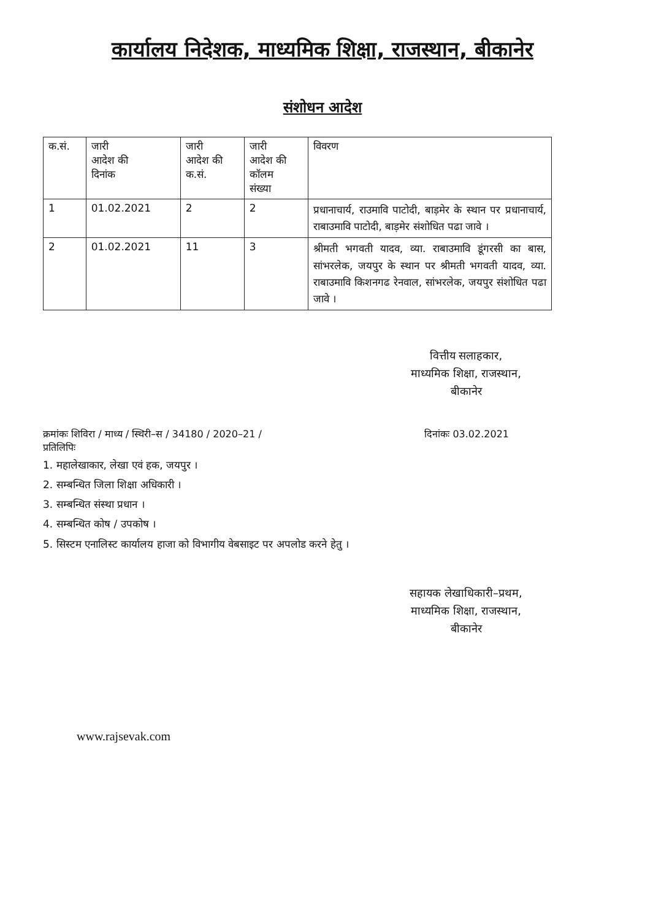कार्यालय निदेशक, माध्यमिक शिक्षा, राजस्थान, बीकानेर
संशोधन आदेश
| क.सं. | जारी आदेश की दिनांक | जारी आदेश की क.सं. | जारी आदेश की कॉलम संख्या | विवरण |
| --- | --- | --- | --- | --- |
| 1 | 01.02.2021 | 2 | 2 | प्रधानाचार्य, राउमावि पाटोदी, बाड़मेर के स्थान पर प्रधानाचार्य, राबाउमावि पाटोदी, बाड़मेर संशोधित पढा जावे । |
| 2 | 01.02.2021 | 11 | 3 | श्रीमती भगवती यादव, व्या. राबाउमावि डूंगरसी का बास, सांभरलेक, जयपुर के स्थान पर श्रीमती भगवती यादव, व्या. राबाउमावि किशनगढ रेनवाल, सांभरलेक, जयपुर संशोधित पढा जावे । |
वित्तीय सलाहकार,
माध्यमिक शिक्षा, राजस्थान,
बीकानेर
क्रमांकः शिविरा / माध्य / स्थिरी–स / 34180 / 2020–21 / दिनांकः 03.02.2021
प्रतिलिपिः
1. महालेखाकार, लेखा एवं हक, जयपुर ।
2. सम्बन्धित जिला शिक्षा अधिकारी ।
3. सम्बन्धित संस्था प्रधान ।
4. सम्बन्धित कोष / उपकोष ।
5. सिस्टम एनालिस्ट कार्यालय हाजा को विभागीय वेबसाइट पर अपलोड करने हेतु ।
सहायक लेखाधिकारी–प्रथम,
माध्यमिक शिक्षा, राजस्थान,
बीकानेर
www.rajsevak.com